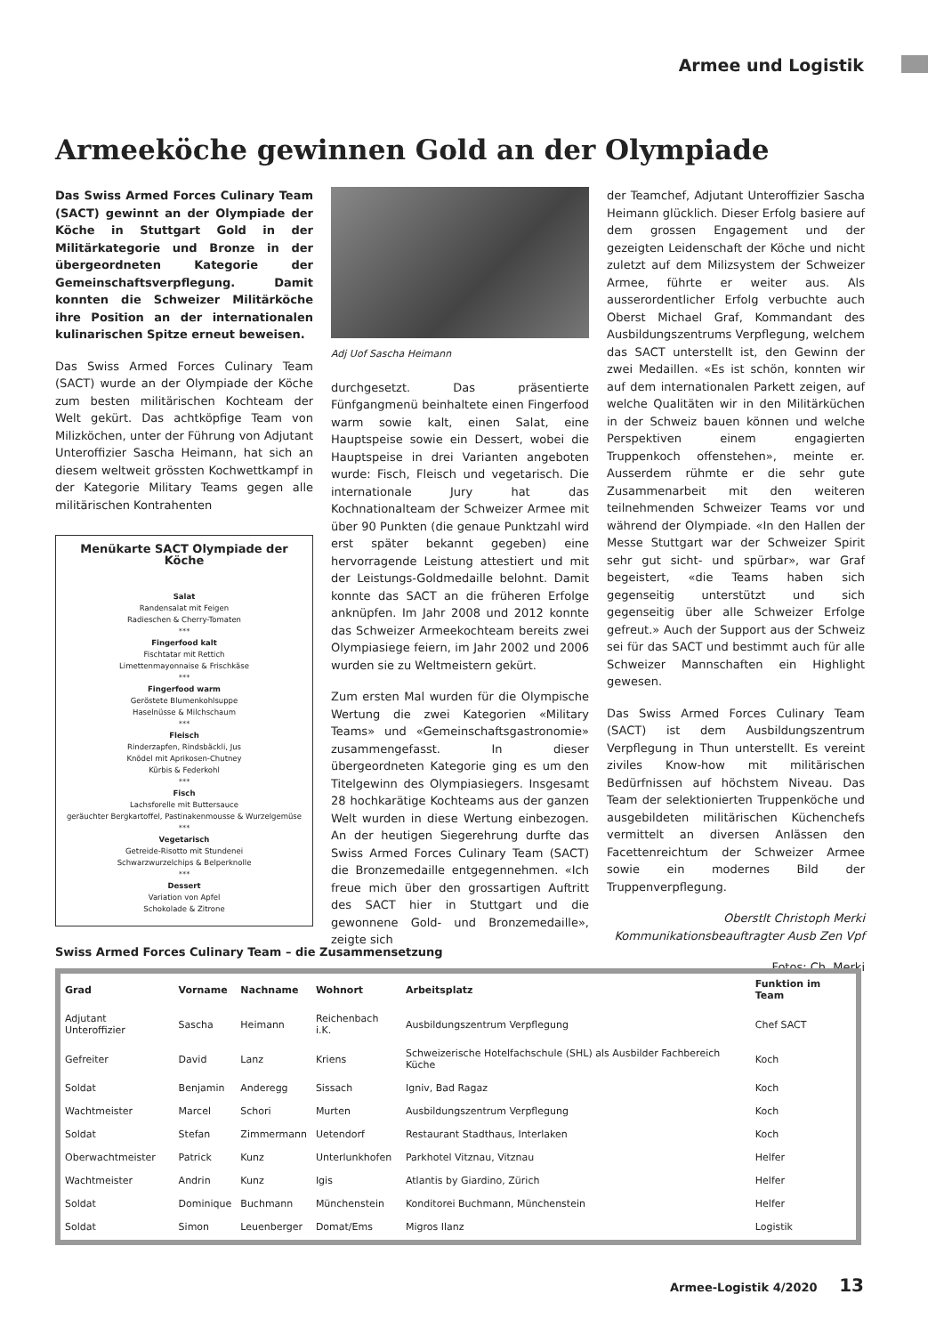Armee und Logistik
Armeeköche gewinnen Gold an der Olympiade
Das Swiss Armed Forces Culinary Team (SACT) gewinnt an der Olympiade der Köche in Stuttgart Gold in der Militärkategorie und Bronze in der übergeordneten Kategorie der Gemeinschaftsverpflegung. Damit konnten die Schweizer Militärköche ihre Position an der internationalen kulinarischen Spitze erneut beweisen.
Das Swiss Armed Forces Culinary Team (SACT) wurde an der Olympiade der Köche zum besten militärischen Kochteam der Welt gekürt. Das achtköpfige Team von Milizköchen, unter der Führung von Adjutant Unteroffizier Sascha Heimann, hat sich an diesem weltweit grössten Kochwettkampf in der Kategorie Military Teams gegen alle militärischen Kontrahenten
Menükarte SACT Olympiade der Köche
Salat
Randensalat mit Feigen
Radieschen & Cherry-Tomaten
***
Fingerfood kalt
Fischtatar mit Rettich
Limettenmayonnaise & Frischkäse
***
Fingerfood warm
Geröstete Blumenkohlsuppe
Haselnüsse & Milchschaum
***
Fleisch
Rinderzapfen, Rindsbäckli, Jus
Knödel mit Aprikosen-Chutney
Kürbis & Federkohl
***
Fisch
Lachsforelle mit Buttersauce
geräuchter Bergkartoffel, Pastinakenmousse & Wurzelgemüse
***
Vegetarisch
Getreide-Risotto mit Stundenei
Schwarzwurzelchips & Belperknolle
***
Dessert
Variation von Apfel
Schokolade & Zitrone
Adj Uof Sascha Heimann
durchgesetzt. Das präsentierte Fünfgangmenü beinhaltete einen Fingerfood warm sowie kalt, einen Salat, eine Hauptspeise sowie ein Dessert, wobei die Hauptspeise in drei Varianten angeboten wurde: Fisch, Fleisch und vegetarisch. Die internationale Jury hat das Kochnationalteam der Schweizer Armee mit über 90 Punkten (die genaue Punktzahl wird erst später bekannt gegeben) eine hervorragende Leistung attestiert und mit der Leistungs-Goldmedaille belohnt. Damit konnte das SACT an die früheren Erfolge anknüpfen. Im Jahr 2008 und 2012 konnte das Schweizer Armeekochteam bereits zwei Olympiasiege feiern, im Jahr 2002 und 2006 wurden sie zu Weltmeistern gekürt.
Zum ersten Mal wurden für die Olympische Wertung die zwei Kategorien «Military Teams» und «Gemeinschaftsgastronomie» zusammengefasst. In dieser übergeordneten Kategorie ging es um den Titelgewinn des Olympiasiegers. Insgesamt 28 hochkarätige Kochteams aus der ganzen Welt wurden in diese Wertung einbezogen. An der heutigen Siegerehrung durfte das Swiss Armed Forces Culinary Team (SACT) die Bronzemedaille entgegennehmen. «Ich freue mich über den grossartigen Auftritt des SACT hier in Stuttgart und die gewonnene Gold- und Bronzemedaille», zeigte sich
der Teamchef, Adjutant Unteroffizier Sascha Heimann glücklich. Dieser Erfolg basiere auf dem grossen Engagement und der gezeigten Leidenschaft der Köche und nicht zuletzt auf dem Milizsystem der Schweizer Armee, führte er weiter aus. Als ausserordentlicher Erfolg verbuchte auch Oberst Michael Graf, Kommandant des Ausbildungszentrums Verpflegung, welchem das SACT unterstellt ist, den Gewinn der zwei Medaillen. «Es ist schön, konnten wir auf dem internationalen Parkett zeigen, auf welche Qualitäten wir in den Militärküchen in der Schweiz bauen können und welche Perspektiven einem engagierten Truppenkoch offenstehen», meinte er. Ausserdem rühmte er die sehr gute Zusammenarbeit mit den weiteren teilnehmenden Schweizer Teams vor und während der Olympiade. «In den Hallen der Messe Stuttgart war der Schweizer Spirit sehr gut sicht- und spürbar», war Graf begeistert, «die Teams haben sich gegenseitig unterstützt und sich gegenseitig über alle Schweizer Erfolge gefreut.» Auch der Support aus der Schweiz sei für das SACT und bestimmt auch für alle Schweizer Mannschaften ein Highlight gewesen.
Das Swiss Armed Forces Culinary Team (SACT) ist dem Ausbildungszentrum Verpflegung in Thun unterstellt. Es vereint ziviles Know-how mit militärischen Bedürfnissen auf höchstem Niveau. Das Team der selektionierten Truppenköche und ausgebildeten militärischen Küchenchefs vermittelt an diversen Anlässen den Facettenreichtum der Schweizer Armee sowie ein modernes Bild der Truppenverpflegung.
Oberstlt Christoph Merki
Kommunikationsbeauftragter Ausb Zen Vpf
Fotos: Ch. Merki
Swiss Armed Forces Culinary Team – die Zusammensetzung
| Grad | Vorname | Nachname | Wohnort | Arbeitsplatz | Funktion im Team |
| --- | --- | --- | --- | --- | --- |
| Adjutant Unteroffizier | Sascha | Heimann | Reichenbach i.K. | Ausbildungszentrum Verpflegung | Chef SACT |
| Gefreiter | David | Lanz | Kriens | Schweizerische Hotelfachschule (SHL) als Ausbilder Fachbereich Küche | Koch |
| Soldat | Benjamin | Anderegg | Sissach | Igniv, Bad Ragaz | Koch |
| Wachtmeister | Marcel | Schori | Murten | Ausbildungszentrum Verpflegung | Koch |
| Soldat | Stefan | Zimmermann | Uetendorf | Restaurant Stadthaus, Interlaken | Koch |
| Oberwachtmeister | Patrick | Kunz | Unterlunkhofen | Parkhotel Vitznau, Vitznau | Helfer |
| Wachtmeister | Andrin | Kunz | Igis | Atlantis by Giardino, Zürich | Helfer |
| Soldat | Dominique | Buchmann | Münchenstein | Konditorei Buchmann, Münchenstein | Helfer |
| Soldat | Simon | Leuenberger | Domat/Ems | Migros Ilanz | Logistik |
Armee-Logistik 4/2020 13